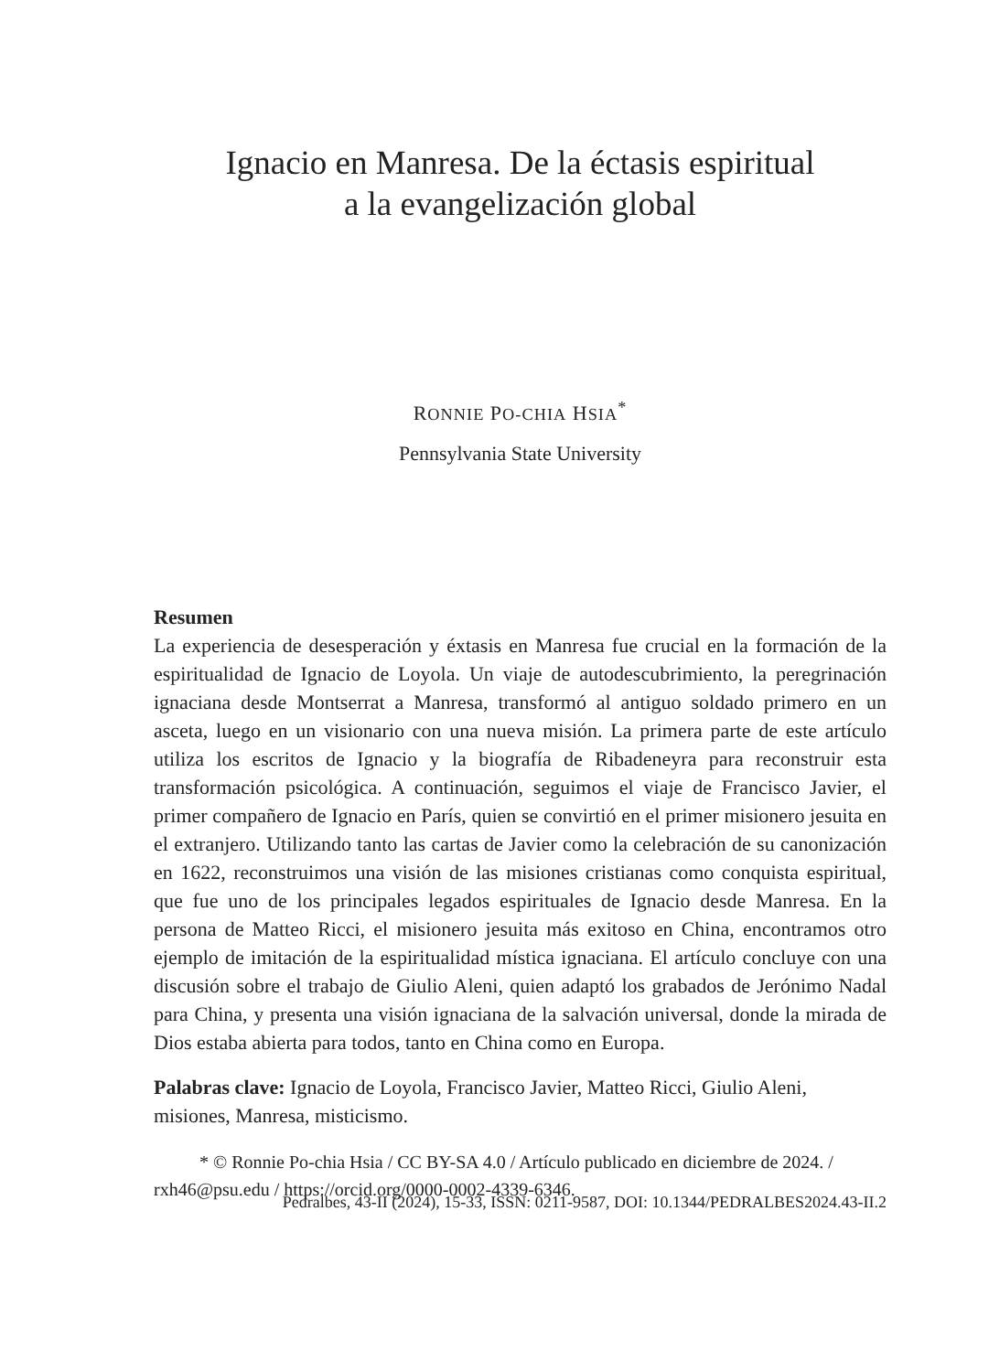Ignacio en Manresa. De la éctasis espiritual
a la evangelización global
RONNIE PO-CHIA HSIA<sup>*</sup>
Pennsylvania State University
Resumen
La experiencia de desesperación y éxtasis en Manresa fue crucial en la formación de la espiritualidad de Ignacio de Loyola. Un viaje de autodescubrimiento, la peregrinación ignaciana desde Montserrat a Manresa, transformó al antiguo soldado primero en un asceta, luego en un visionario con una nueva misión. La primera parte de este artículo utiliza los escritos de Ignacio y la biografía de Ribadeneyra para reconstruir esta transformación psicológica. A continuación, seguimos el viaje de Francisco Javier, el primer compañero de Ignacio en París, quien se convirtió en el primer misionero jesuita en el extranjero. Utilizando tanto las cartas de Javier como la celebración de su canonización en 1622, reconstruimos una visión de las misiones cristianas como conquista espiritual, que fue uno de los principales legados espirituales de Ignacio desde Manresa. En la persona de Matteo Ricci, el misionero jesuita más exitoso en China, encontramos otro ejemplo de imitación de la espiritualidad mística ignaciana. El artículo concluye con una discusión sobre el trabajo de Giulio Aleni, quien adaptó los grabados de Jerónimo Nadal para China, y presenta una visión ignaciana de la salvación universal, donde la mirada de Dios estaba abierta para todos, tanto en China como en Europa.
Palabras clave: Ignacio de Loyola, Francisco Javier, Matteo Ricci, Giulio Aleni, misiones, Manresa, misticismo.
* © Ronnie Po-chia Hsia / CC BY-SA 4.0 / Artículo publicado en diciembre de 2024. / rxh46@psu.edu / https://orcid.org/0000-0002-4339-6346.
Pedralbes, 43-II (2024), 15-33, ISSN: 0211-9587, DOI: 10.1344/PEDRALBES2024.43-II.2